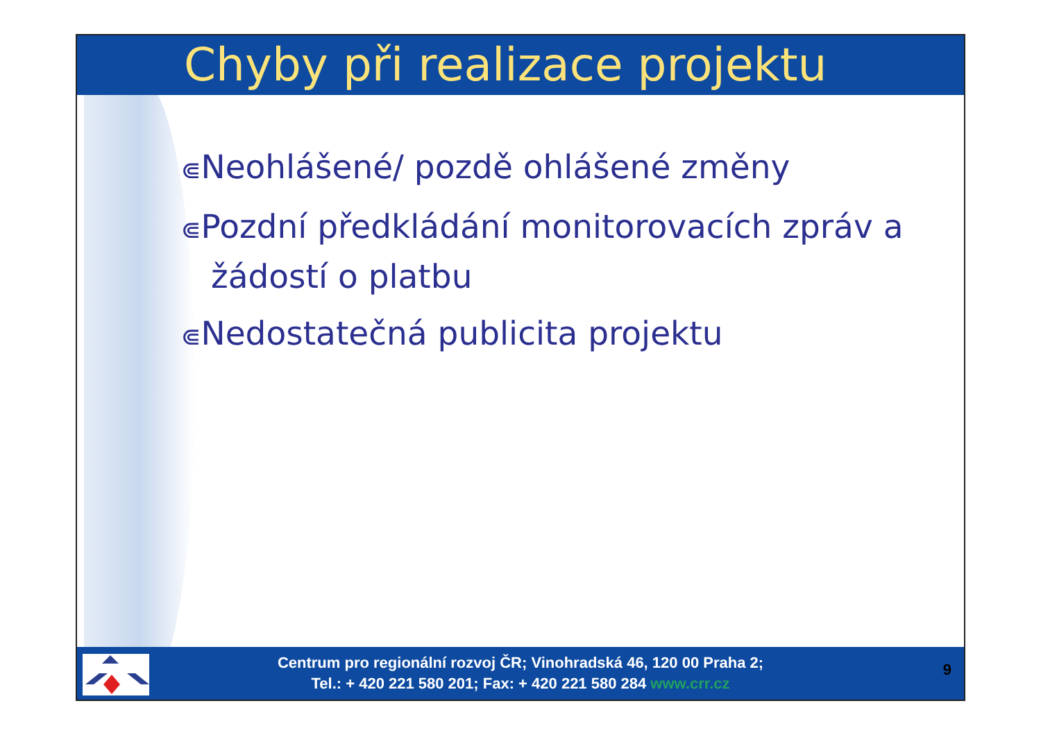Chyby při realizace projektu
⋐Neohlášené/ pozdě ohlášené změny
⋐Pozdní předkládání monitorovacích zpráv a žádostí o platbu
⋐Nedostatečná publicita projektu
Centrum pro regionální rozvoj ČR; Vinohradská 46, 120 00 Praha 2;
Tel.: + 420 221 580 201; Fax: + 420 221 580 284 www.crr.cz
9